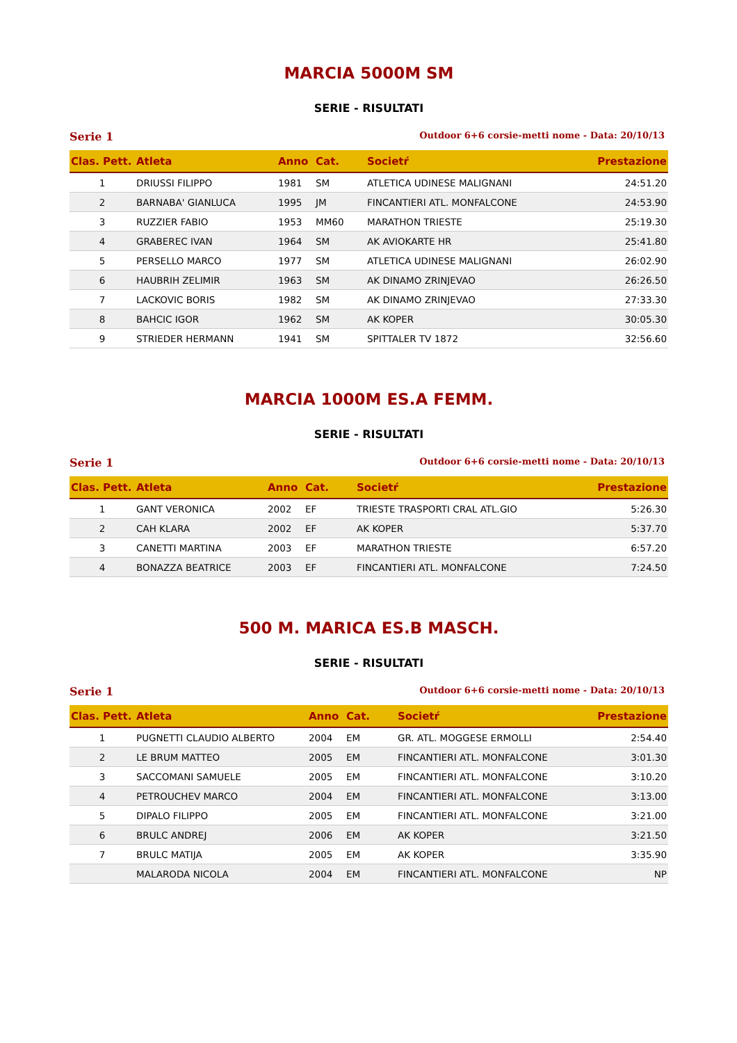MARCIA 5000M SM
SERIE - RISULTATI
Serie 1 Outdoor 6+6 corsie-metti nome - Data: 20/10/13
| Clas. Pett. | Atleta | Anno | Cat. | Societŕ | Prestazione |
| --- | --- | --- | --- | --- | --- |
| 1 | DRIUSSI FILIPPO | 1981 | SM | ATLETICA UDINESE MALIGNANI | 24:51.20 |
| 2 | BARNABA' GIANLUCA | 1995 | JM | FINCANTIERI ATL. MONFALCONE | 24:53.90 |
| 3 | RUZZIER FABIO | 1953 | MM60 | MARATHON TRIESTE | 25:19.30 |
| 4 | GRABEREC IVAN | 1964 | SM | AK AVIOKARTE HR | 25:41.80 |
| 5 | PERSELLO MARCO | 1977 | SM | ATLETICA UDINESE MALIGNANI | 26:02.90 |
| 6 | HAUBRIH ZELIMIR | 1963 | SM | AK DINAMO ZRINJEVAO | 26:26.50 |
| 7 | LACKOVIC BORIS | 1982 | SM | AK DINAMO ZRINJEVAO | 27:33.30 |
| 8 | BAHCIC IGOR | 1962 | SM | AK KOPER | 30:05.30 |
| 9 | STRIEDER HERMANN | 1941 | SM | SPITTALER TV 1872 | 32:56.60 |
MARCIA 1000M ES.A FEMM.
SERIE - RISULTATI
Serie 1 Outdoor 6+6 corsie-metti nome - Data: 20/10/13
| Clas. Pett. | Atleta | Anno | Cat. | Societŕ | Prestazione |
| --- | --- | --- | --- | --- | --- |
| 1 | GANT VERONICA | 2002 | EF | TRIESTE TRASPORTI CRAL ATL.GIO | 5:26.30 |
| 2 | CAH KLARA | 2002 | EF | AK KOPER | 5:37.70 |
| 3 | CANETTI MARTINA | 2003 | EF | MARATHON TRIESTE | 6:57.20 |
| 4 | BONAZZA BEATRICE | 2003 | EF | FINCANTIERI ATL. MONFALCONE | 7:24.50 |
500 M. MARICA ES.B MASCH.
SERIE - RISULTATI
Serie 1 Outdoor 6+6 corsie-metti nome - Data: 20/10/13
| Clas. Pett. | Atleta | Anno | Cat. | Societŕ | Prestazione |
| --- | --- | --- | --- | --- | --- |
| 1 | PUGNETTI CLAUDIO ALBERTO | 2004 | EM | GR. ATL. MOGGESE ERMOLLI | 2:54.40 |
| 2 | LE BRUM MATTEO | 2005 | EM | FINCANTIERI ATL. MONFALCONE | 3:01.30 |
| 3 | SACCOMANI SAMUELE | 2005 | EM | FINCANTIERI ATL. MONFALCONE | 3:10.20 |
| 4 | PETROUCHEV MARCO | 2004 | EM | FINCANTIERI ATL. MONFALCONE | 3:13.00 |
| 5 | DIPALO FILIPPO | 2005 | EM | FINCANTIERI ATL. MONFALCONE | 3:21.00 |
| 6 | BRULC ANDREJ | 2006 | EM | AK KOPER | 3:21.50 |
| 7 | BRULC MATIJA | 2005 | EM | AK KOPER | 3:35.90 |
| | MALARODA NICOLA | 2004 | EM | FINCANTIERI ATL. MONFALCONE | NP |